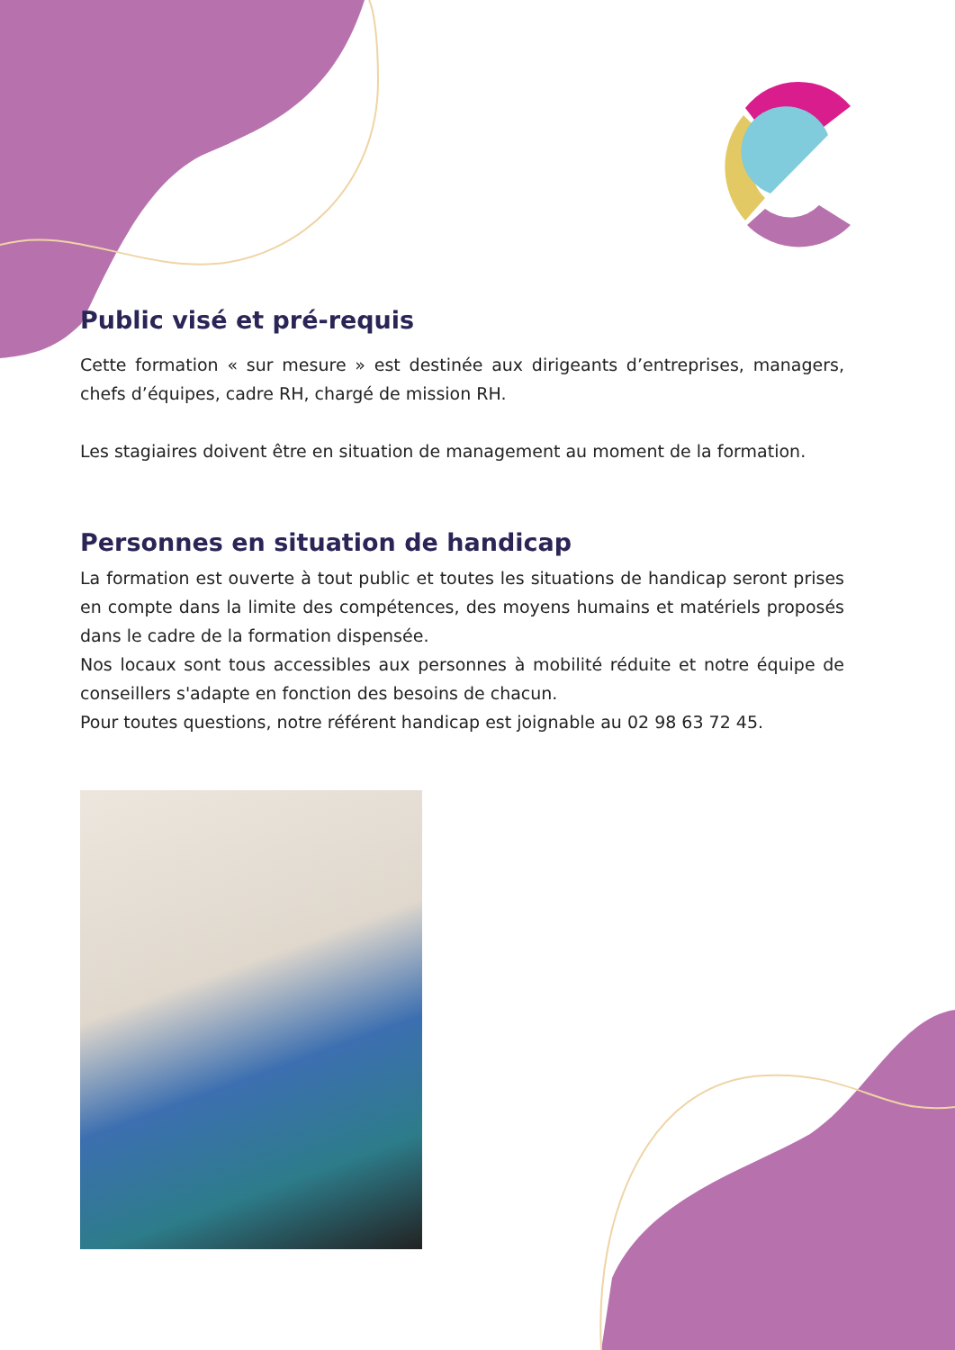Public visé et pré-requis
Cette formation « sur mesure » est destinée aux dirigeants d’entreprises, managers, chefs d’équipes, cadre RH, chargé de mission RH.
Les stagiaires doivent être en situation de management au moment de la formation.
Personnes en situation de handicap
La formation est ouverte à tout public et toutes les situations de handicap seront prises en compte dans la limite des compétences, des moyens humains et matériels proposés dans le cadre de la formation dispensée.
Nos locaux sont tous accessibles aux personnes à mobilité réduite et notre équipe de conseillers s'adapte en fonction des besoins de chacun.
Pour toutes questions, notre référent handicap est joignable au 02 98 63 72 45.